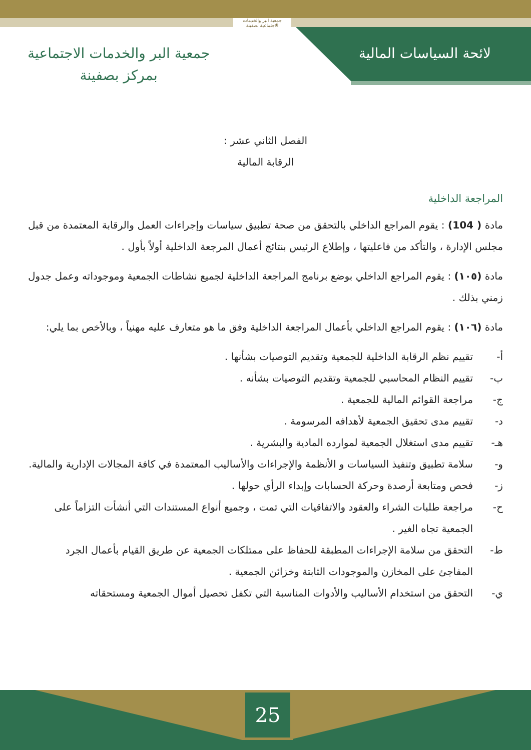لائحة السياسات المالية
جمعية البر والخدمات الاجتماعية بصفينة
جمعية البر والخدمات الاجتماعية
بمركز بصفينة
الفصل الثاني عشر :
الرقابة المالية
المراجعة الداخلية
مادة ( 104) : يقوم المراجع الداخلي بالتحقق من صحة تطبيق سياسات وإجراءات العمل والرقابة المعتمدة من قبل مجلس الإدارة ، والتأكد من فاعليتها ، وإطلاع الرئيس بنتائج أعمال المرجعة الداخلية أولاً بأول .
مادة (١٠٥) : يقوم المراجع الداخلي بوضع برنامج المراجعة الداخلية لجميع نشاطات الجمعية وموجوداته وعمل جدول زمني بذلك .
مادة (١٠٦) : يقوم المراجع الداخلي بأعمال المراجعة الداخلية وفق ما هو متعارف عليه مهنياً ، وبالأخص بما يلي:
أ- تقييم نظم الرقابة الداخلية للجمعية وتقديم التوصيات بشأنها .
ب- تقييم النظام المحاسبي للجمعية وتقديم التوصيات بشأنه .
ج- مراجعة القوائم المالية للجمعية .
د- تقييم مدى تحقيق الجمعية لأهدافه المرسومة .
هـ- تقييم مدى استغلال الجمعية لموارده المادية والبشرية .
و- سلامة تطبيق وتنفيذ السياسات و الأنظمة والإجراءات والأساليب المعتمدة في كافة المجالات الإدارية والمالية.
ز- فحص ومتابعة أرصدة وحركة الحسابات وإبداء الرأي حولها .
ح- مراجعة طلبات الشراء والعقود والاتفاقيات التي تمت ، وجميع أنواع المستندات التي أنشأت التزاماً على الجمعية تجاه الغير .
ط- التحقق من سلامة الإجراءات المطبقة للحفاظ على ممتلكات الجمعية عن طريق القيام بأعمال الجرد المفاجئ على المخازن والموجودات الثابتة وخزائن الجمعية .
ي- التحقق من استخدام الأساليب والأدوات المناسبة التي تكفل تحصيل أموال الجمعية ومستحقاته
25